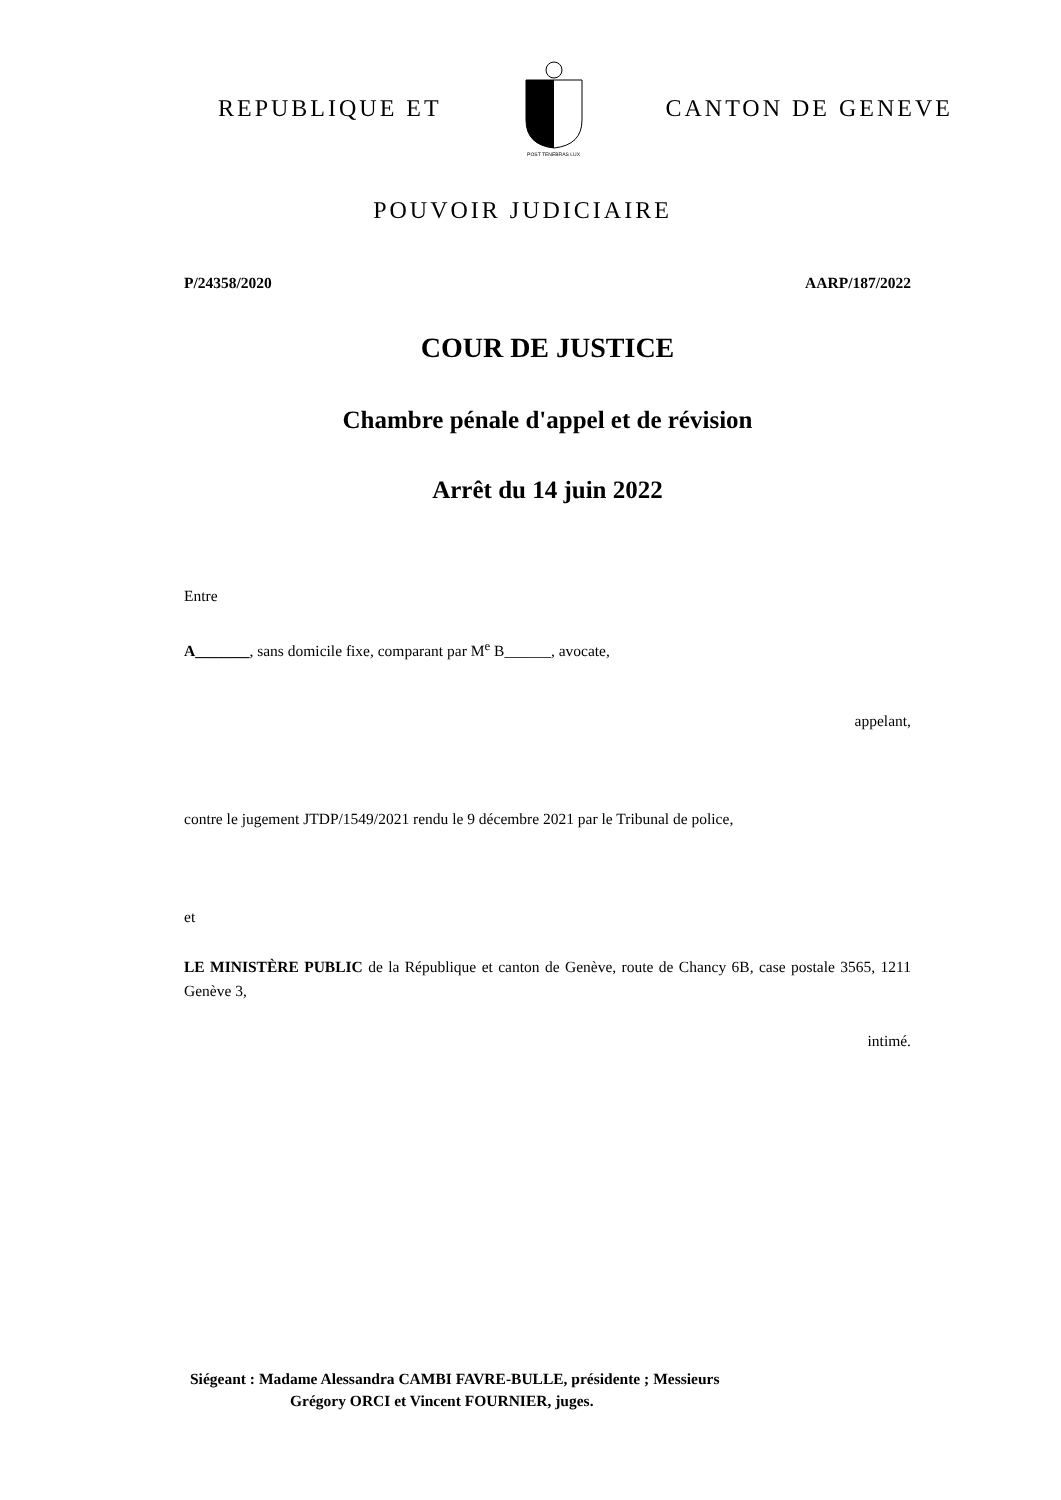REPUBLIQUE ET
POST TENEBRAS LUX
CANTON DE GENEVE
POUVOIR JUDICIAIRE
P/24358/2020 AARP/187/2022
COUR DE JUSTICE
Chambre pénale d'appel et de révision
Arrêt du 14 juin 2022
Entre
A_______, sans domicile fixe, comparant par M<sup>e</sup> B______, avocate,
appelant,
contre le jugement JTDP/1549/2021 rendu le 9 décembre 2021 par le Tribunal de police,
et
LE MINISTÈRE PUBLIC de la République et canton de Genève, route de Chancy 6B, case postale 3565, 1211 Genève 3,
intimé.
Siégeant : Madame Alessandra CAMBI FAVRE-BULLE, présidente ; Messieurs
Grégory ORCI et Vincent FOURNIER, juges.